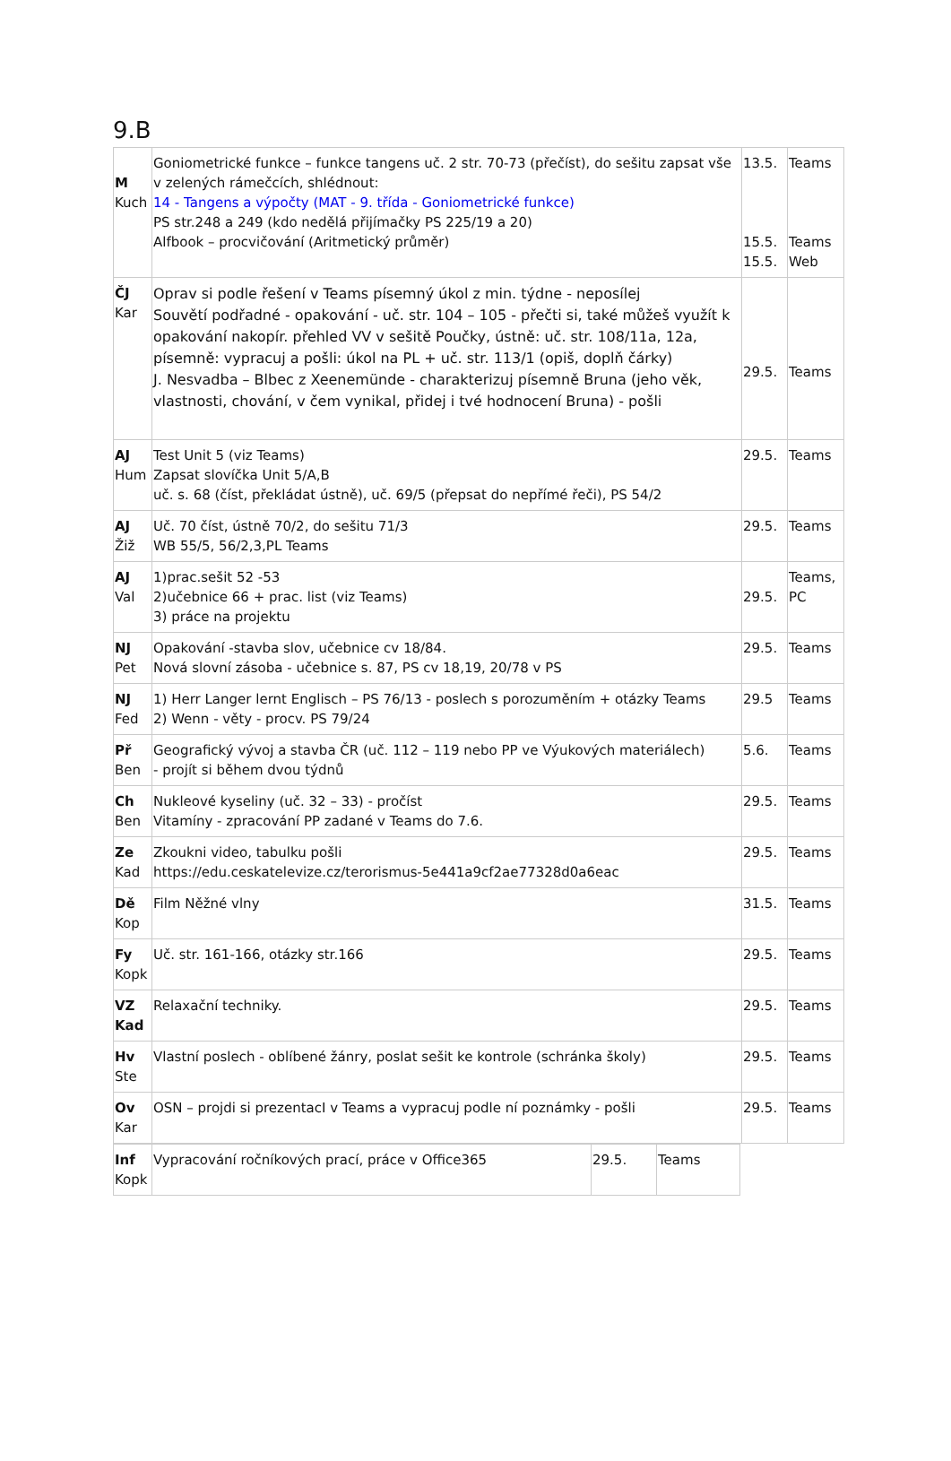9.B
| M Kuch | Goniometrické funkce – funkce tangens uč. 2 str. 70-73 (přečíst), do sešitu zapsat vše v zelených rámečcích, shlédnout: 14 - Tangens a výpočty (MAT - 9. třída - Goniometrické funkce) PS str.248 a 249 (kdo nedělá přijímačky PS 225/19 a 20) Alfbook – procvičování (Aritmetický průměr) | 13.5. 15.5. 15.5. | Teams Teams Web |
| ČJ Kar | Oprav si podle řešení v Teams písemný úkol z min. týdne - neposílej Souvětí podřadné - opakování - uč. str. 104 – 105 - přečti si, také můžeš využít k opakování nakopír. přehled VV v sešitě Poučky, ústně: uč. str. 108/11a, 12a, písemně: vypracuj a pošli: úkol na PL + uč. str. 113/1 (opiš, doplň čárky) J. Nesvadba – Blbec z Xeenemünde - charakterizuj písemně Bruna (jeho věk, vlastnosti, chování, v čem vynikal, přidej i tvé hodnocení Bruna) - pošli | 29.5. | Teams |
| AJ Hum | Test Unit 5 (viz Teams) Zapsat slovíčka Unit 5/A,B uč. s. 68 (číst, překládat ústně), uč. 69/5 (přepsat do nepřímé řeči), PS 54/2 | 29.5. | Teams |
| AJ Žiž | Uč. 70 číst, ústně 70/2, do sešitu 71/3 WB 55/5, 56/2,3,PL Teams | 29.5. | Teams |
| AJ Val | 1)prac.sešit 52 -53 2)učebnice 66 + prac. list (viz Teams) 3) práce na projektu | 29.5. | Teams, PC |
| NJ Pet | Opakování -stavba slov, učebnice cv 18/84. Nová slovní zásoba - učebnice s. 87, PS cv 18,19, 20/78 v PS | 29.5. | Teams |
| NJ Fed | 1) Herr Langer lernt Englisch – PS 76/13 - poslech s porozuměním + otázky Teams 2) Wenn - věty - procv. PS 79/24 | 29.5 | Teams |
| Př Ben | Geografický vývoj a stavba ČR (uč. 112 – 119 nebo PP ve Výukových materiálech) - projít si během dvou týdnů | 5.6. | Teams |
| Ch Ben | Nukleové kyseliny (uč. 32 – 33) - pročíst Vitamíny - zpracování PP zadané v Teams do 7.6. | 29.5. | Teams |
| Ze Kad | Zkoukni video, tabulku pošli https://edu.ceskatelevize.cz/terorismus-5e441a9cf2ae77328d0a6eac | 29.5. | Teams |
| Dě Kop | Film Něžné vlny | 31.5. | Teams |
| Fy Kopk | Uč. str. 161-166, otázky str.166 | 29.5. | Teams |
| VZ Kad | Relaxační techniky. | 29.5. | Teams |
| Hv Ste | Vlastní poslech - oblíbené žánry, poslat sešit ke kontrole (schránka školy) | 29.5. | Teams |
| Ov Kar | OSN – projdi si prezentacI v Teams a vypracuj podle ní poznámky - pošli | 29.5. | Teams |
| Inf Kopk | Vypracování ročníkových prací, práce v Office365 | 29.5. | Teams |